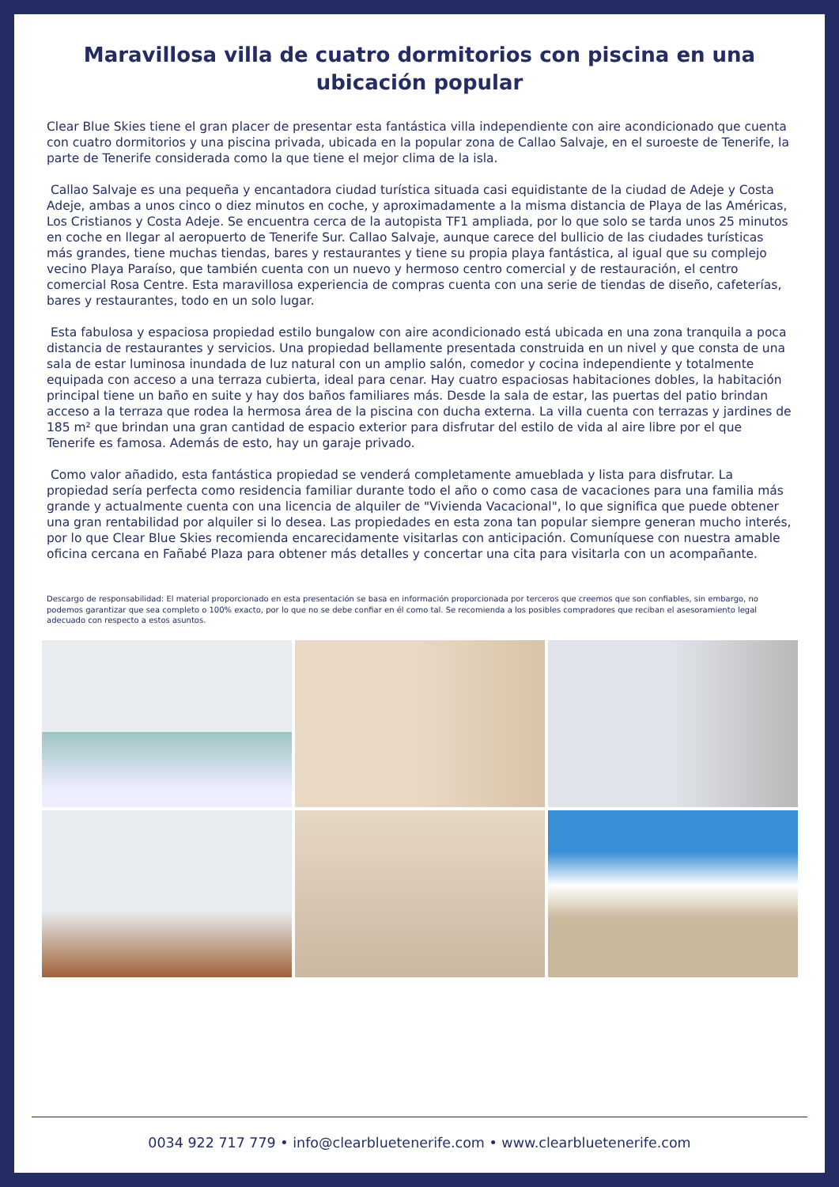Maravillosa villa de cuatro dormitorios con piscina en una ubicación popular
Clear Blue Skies tiene el gran placer de presentar esta fantástica villa independiente con aire acondicionado que cuenta con cuatro dormitorios y una piscina privada, ubicada en la popular zona de Callao Salvaje, en el suroeste de Tenerife, la parte de Tenerife considerada como la que tiene el mejor clima de la isla.
Callao Salvaje es una pequeña y encantadora ciudad turística situada casi equidistante de la ciudad de Adeje y Costa Adeje, ambas a unos cinco o diez minutos en coche, y aproximadamente a la misma distancia de Playa de las Américas, Los Cristianos y Costa Adeje. Se encuentra cerca de la autopista TF1 ampliada, por lo que solo se tarda unos 25 minutos en coche en llegar al aeropuerto de Tenerife Sur. Callao Salvaje, aunque carece del bullicio de las ciudades turísticas más grandes, tiene muchas tiendas, bares y restaurantes y tiene su propia playa fantástica, al igual que su complejo vecino Playa Paraíso, que también cuenta con un nuevo y hermoso centro comercial y de restauración, el centro comercial Rosa Centre. Esta maravillosa experiencia de compras cuenta con una serie de tiendas de diseño, cafeterías, bares y restaurantes, todo en un solo lugar.
Esta fabulosa y espaciosa propiedad estilo bungalow con aire acondicionado está ubicada en una zona tranquila a poca distancia de restaurantes y servicios. Una propiedad bellamente presentada construida en un nivel y que consta de una sala de estar luminosa inundada de luz natural con un amplio salón, comedor y cocina independiente y totalmente equipada con acceso a una terraza cubierta, ideal para cenar. Hay cuatro espaciosas habitaciones dobles, la habitación principal tiene un baño en suite y hay dos baños familiares más. Desde la sala de estar, las puertas del patio brindan acceso a la terraza que rodea la hermosa área de la piscina con ducha externa. La villa cuenta con terrazas y jardines de 185 m² que brindan una gran cantidad de espacio exterior para disfrutar del estilo de vida al aire libre por el que Tenerife es famosa. Además de esto, hay un garaje privado.
Como valor añadido, esta fantástica propiedad se venderá completamente amueblada y lista para disfrutar. La propiedad sería perfecta como residencia familiar durante todo el año o como casa de vacaciones para una familia más grande y actualmente cuenta con una licencia de alquiler de "Vivienda Vacacional", lo que significa que puede obtener una gran rentabilidad por alquiler si lo desea. Las propiedades en esta zona tan popular siempre generan mucho interés, por lo que Clear Blue Skies recomienda encarecidamente visitarlas con anticipación. Comuníquese con nuestra amable oficina cercana en Fañabé Plaza para obtener más detalles y concertar una cita para visitarla con un acompañante.
Descargo de responsabilidad: El material proporcionado en esta presentación se basa en información proporcionada por terceros que creemos que son confiables, sin embargo, no podemos garantizar que sea completo o 100% exacto, por lo que no se debe confiar en él como tal. Se recomienda a los posibles compradores que reciban el asesoramiento legal adecuado con respecto a estos asuntos.
0034 922 717 779 • info@clearbluetenerife.com • www.clearbluetenerife.com